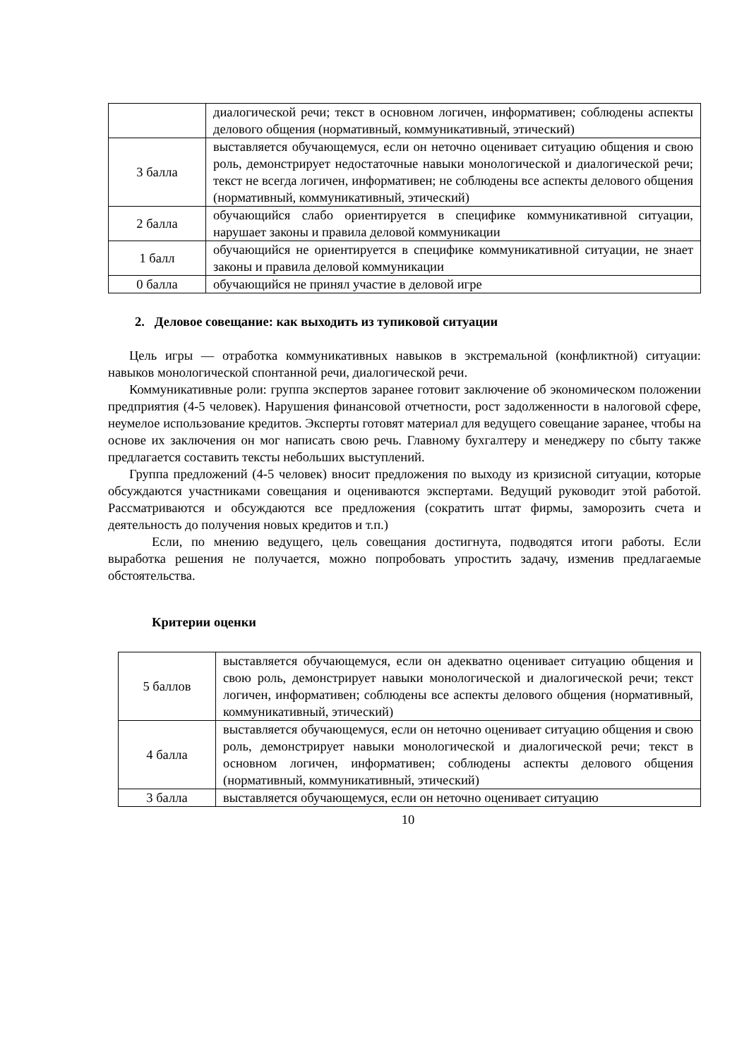| | диалогической речи; текст в основном логичен, информативен; соблюдены аспекты делового общения (нормативный, коммуникативный, этический) |
| 3 балла | выставляется обучающемуся, если он неточно оценивает ситуацию общения и свою роль, демонстрирует недостаточные навыки монологической и диалогической речи; текст не всегда логичен, информативен; не соблюдены все аспекты делового общения (нормативный, коммуникативный, этический) |
| 2 балла | обучающийся слабо ориентируется в специфике коммуникативной ситуации, нарушает законы и правила деловой коммуникации |
| 1 балл | обучающийся не ориентируется в специфике коммуникативной ситуации, не знает законы и правила деловой коммуникации |
| 0 балла | обучающийся не принял участие в деловой игре |
2. Деловое совещание: как выходить из тупиковой ситуации
Цель игры — отработка коммуникативных навыков в экстремальной (конфликтной) ситуации: навыков монологической спонтанной речи, диалогической речи.
Коммуникативные роли: группа экспертов заранее готовит заключение об экономическом положении предприятия (4-5 человек). Нарушения финансовой отчетности, рост задолженности в налоговой сфере, неумелое использование кредитов. Эксперты готовят материал для ведущего совещание заранее, чтобы на основе их заключения он мог написать свою речь. Главному бухгалтеру и менеджеру по сбыту также предлагается составить тексты небольших выступлений.
Группа предложений (4-5 человек) вносит предложения по выходу из кризисной ситуации, которые обсуждаются участниками совещания и оцениваются экспертами. Ведущий руководит этой работой. Рассматриваются и обсуждаются все предложения (сократить штат фирмы, заморозить счета и деятельность до получения новых кредитов и т.п.)
Если, по мнению ведущего, цель совещания достигнута, подводятся итоги работы. Если выработка решения не получается, можно попробовать упростить задачу, изменив предлагаемые обстоятельства.
Критерии оценки
| 5 баллов | выставляется обучающемуся, если он адекватно оценивает ситуацию общения и свою роль, демонстрирует навыки монологической и диалогической речи; текст логичен, информативен; соблюдены все аспекты делового общения (нормативный, коммуникативный, этический) |
| 4 балла | выставляется обучающемуся, если он неточно оценивает ситуацию общения и свою роль, демонстрирует навыки монологической и диалогической речи; текст в основном логичен, информативен; соблюдены аспекты делового общения (нормативный, коммуникативный, этический) |
| 3 балла | выставляется обучающемуся, если он неточно оценивает ситуацию |
10